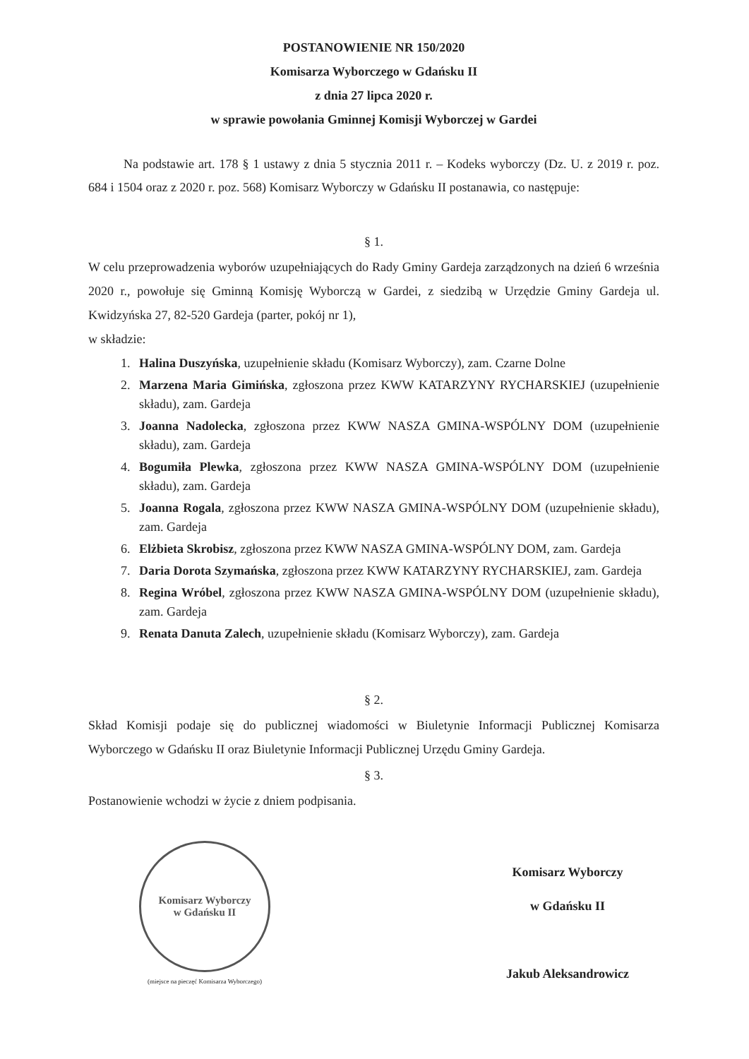POSTANOWIENIE NR 150/2020
Komisarza Wyborczego w Gdańsku II
z dnia 27 lipca 2020 r.
w sprawie powołania Gminnej Komisji Wyborczej w Gardei
Na podstawie art. 178 § 1 ustawy z dnia 5 stycznia 2011 r. – Kodeks wyborczy (Dz. U. z 2019 r. poz. 684 i 1504 oraz z 2020 r. poz. 568) Komisarz Wyborczy w Gdańsku II postanawia, co następuje:
§ 1.
W celu przeprowadzenia wyborów uzupełniających do Rady Gminy Gardeja zarządzonych na dzień 6 września 2020 r., powołuje się Gminną Komisję Wyborczą w Gardei, z siedzibą w Urzędzie Gminy Gardeja ul. Kwidzyńska 27, 82-520 Gardeja (parter, pokój nr 1),
w składzie:
1. Halina Duszyńska, uzupełnienie składu (Komisarz Wyborczy), zam. Czarne Dolne
2. Marzena Maria Gimińska, zgłoszona przez KWW KATARZYNY RYCHARSKIEJ (uzupełnienie składu), zam. Gardeja
3. Joanna Nadolecka, zgłoszona przez KWW NASZA GMINA-WSPÓLNY DOM (uzupełnienie składu), zam. Gardeja
4. Bogumiła Plewka, zgłoszona przez KWW NASZA GMINA-WSPÓLNY DOM (uzupełnienie składu), zam. Gardeja
5. Joanna Rogala, zgłoszona przez KWW NASZA GMINA-WSPÓLNY DOM (uzupełnienie składu), zam. Gardeja
6. Elżbieta Skrobisz, zgłoszona przez KWW NASZA GMINA-WSPÓLNY DOM, zam. Gardeja
7. Daria Dorota Szymańska, zgłoszona przez KWW KATARZYNY RYCHARSKIEJ, zam. Gardeja
8. Regina Wróbel, zgłoszona przez KWW NASZA GMINA-WSPÓLNY DOM (uzupełnienie składu), zam. Gardeja
9. Renata Danuta Zalech, uzupełnienie składu (Komisarz Wyborczy), zam. Gardeja
§ 2.
Skład Komisji podaje się do publicznej wiadomości w Biuletynie Informacji Publicznej Komisarza Wyborczego w Gdańsku II oraz Biuletynie Informacji Publicznej Urzędu Gminy Gardeja.
§ 3.
Postanowienie wchodzi w życie z dniem podpisania.
Komisarz Wyborczy
w Gdańsku II
(miejsce na pieczęć Komisarza Wyborczego)
Komisarz Wyborczy
w Gdańsku II
Jakub Aleksandrowicz